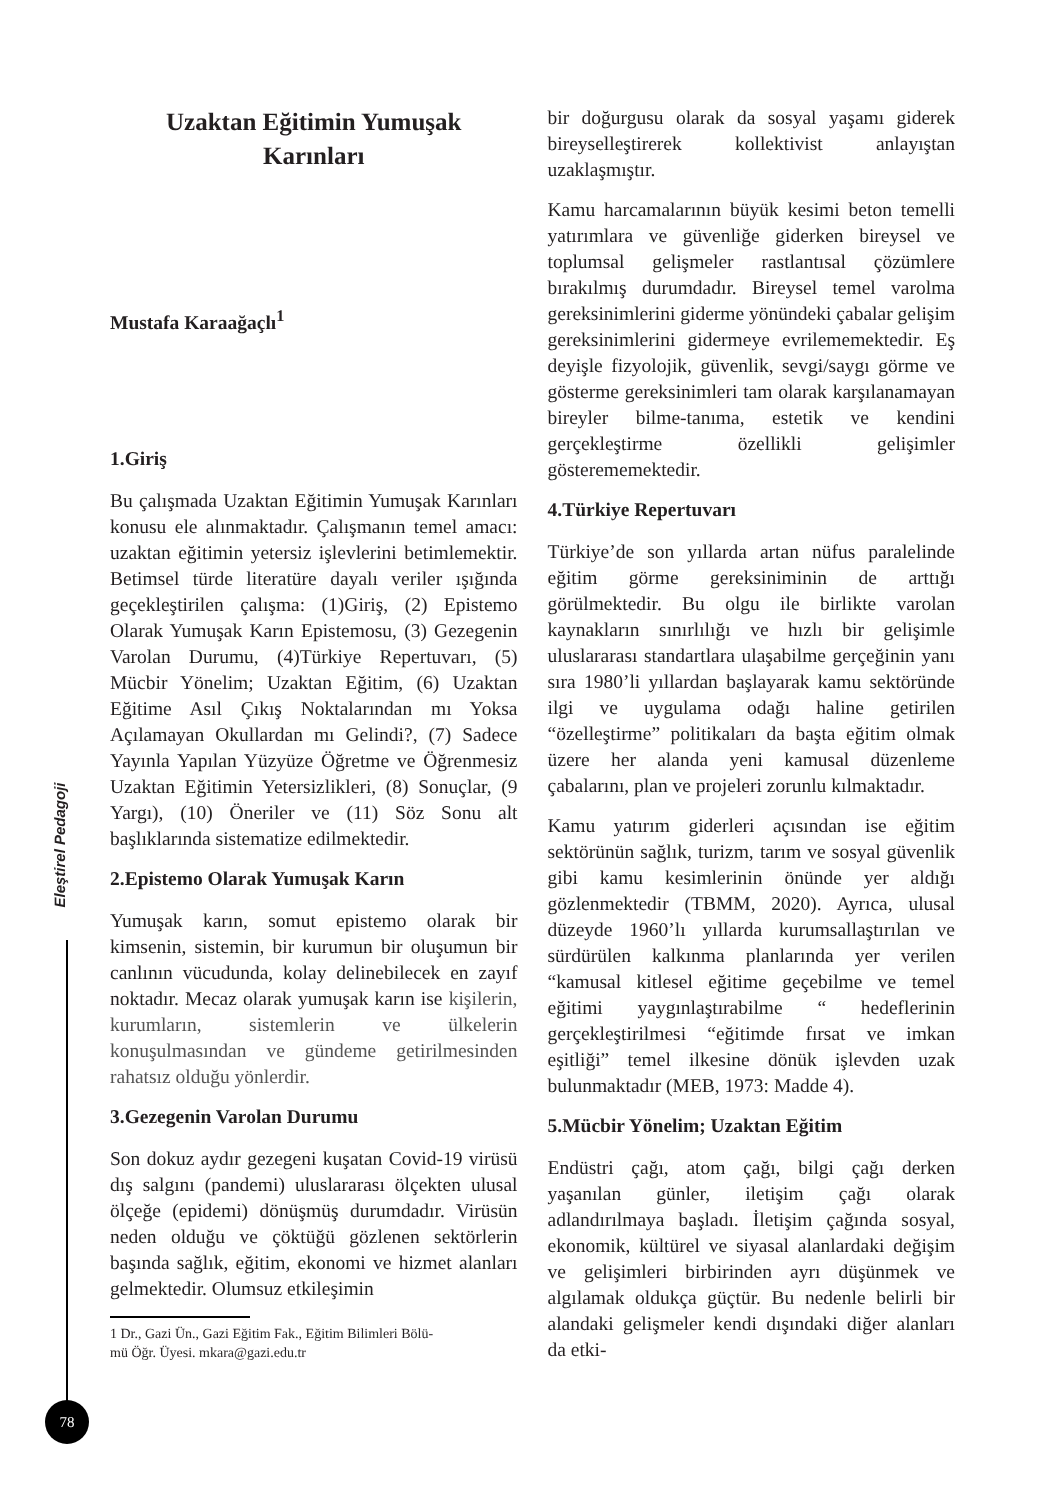Uzaktan Eğitimin Yumuşak
Karınları
Mustafa Karaağaçlı<sup>1</sup>
1.Giriş
Bu çalışmada Uzaktan Eğitimin Yumuşak Karınları konusu ele alınmaktadır. Çalışmanın temel amacı: uzaktan eğitimin yetersiz işlevlerini betimlemektir. Betimsel türde literatüre dayalı veriler ışığında geçekleştirilen çalışma: (1)Giriş, (2) Epistemo Olarak Yumuşak Karın Epistemosu, (3) Gezegenin Varolan Durumu, (4)Türkiye Repertuvarı, (5) Mücbir Yönelim; Uzaktan Eğitim, (6) Uzaktan Eğitime Asıl Çıkış Noktalarından mı Yoksa Açılamayan Okullardan mı Gelindi?, (7) Sadece Yayınla Yapılan Yüzyüze Öğretme ve Öğrenmesiz Uzaktan Eğitimin Yetersizlikleri, (8) Sonuçlar, (9 Yargı), (10) Öneriler ve (11) Söz Sonu alt başlıklarında sistematize edilmektedir.
2.Epistemo Olarak Yumuşak Karın
Yumuşak karın, somut epistemo olarak bir kimsenin, sistemin, bir kurumun bir oluşumun bir canlının vücudunda, kolay delinebilecek en zayıf noktadır. Mecaz olarak yumuşak karın ise kişilerin, kurumların, sistemlerin ve ülkelerin konuşulmasından ve gündeme getirilmesinden rahatsız olduğu yönlerdir.
3.Gezegenin Varolan Durumu
Son dokuz aydır gezegeni kuşatan Covid-19 virüsü dış salgını (pandemi) uluslararası ölçekten ulusal ölçeğe (epidemi) dönüşmüş durumdadır. Virüsün neden olduğu ve çöktüğü gözlenen sektörlerin başında sağlık, eğitim, ekonomi ve hizmet alanları gelmektedir. Olumsuz etkileşimin
1 Dr., Gazi Ün., Gazi Eğitim Fak., Eğitim Bilimleri Bölü-
mü Öğr. Üyesi. mkara@gazi.edu.tr
bir doğurgusu olarak da sosyal yaşamı giderek bireyselleştirerek kollektivist anlayıştan uzaklaşmıştır.
Kamu harcamalarının büyük kesimi beton temelli yatırımlara ve güvenliğe giderken bireysel ve toplumsal gelişmeler rastlantısal çözümlere bırakılmış durumdadır. Bireysel temel varolma gereksinimlerini giderme yönündeki çabalar gelişim gereksinimlerini gidermeye evrilememektedir. Eş deyişle fizyolojik, güvenlik, sevgi/saygı görme ve gösterme gereksinimleri tam olarak karşılanamayan bireyler bilme-tanıma, estetik ve kendini gerçekleştirme özellikli gelişimler gösterememektedir.
4.Türkiye Repertuvarı
Türkiye’de son yıllarda artan nüfus paralelinde eğitim görme gereksiniminin de arttığı görülmektedir. Bu olgu ile birlikte varolan kaynakların sınırlılığı ve hızlı bir gelişimle uluslararası standartlara ulaşabilme gerçeğinin yanı sıra 1980’li yıllardan başlayarak kamu sektöründe ilgi ve uygulama odağı haline getirilen “özelleştirme” politikaları da başta eğitim olmak üzere her alanda yeni kamusal düzenleme çabalarını, plan ve projeleri zorunlu kılmaktadır.
Kamu yatırım giderleri açısından ise eğitim sektörünün sağlık, turizm, tarım ve sosyal güvenlik gibi kamu kesimlerinin önünde yer aldığı gözlenmektedir (TBMM, 2020). Ayrıca, ulusal düzeyde 1960’lı yıllarda kurumsallaştırılan ve sürdürülen kalkınma planlarında yer verilen “kamusal kitlesel eğitime geçebilme ve temel eğitimi yaygınlaştırabilme “ hedeflerinin gerçekleştirilmesi “eğitimde fırsat ve imkan eşitliği” temel ilkesine dönük işlevden uzak bulunmaktadır (MEB, 1973: Madde 4).
5.Mücbir Yönelim; Uzaktan Eğitim
Endüstri çağı, atom çağı, bilgi çağı derken yaşanılan günler, iletişim çağı olarak adlandırılmaya başladı. İletişim çağında sosyal, ekonomik, kültürel ve siyasal alanlardaki değişim ve gelişimleri birbirinden ayrı düşünmek ve algılamak oldukça güçtür. Bu nedenle belirli bir alandaki gelişmeler kendi dışındaki diğer alanları da etki-
Eleştirel Pedagoji
78